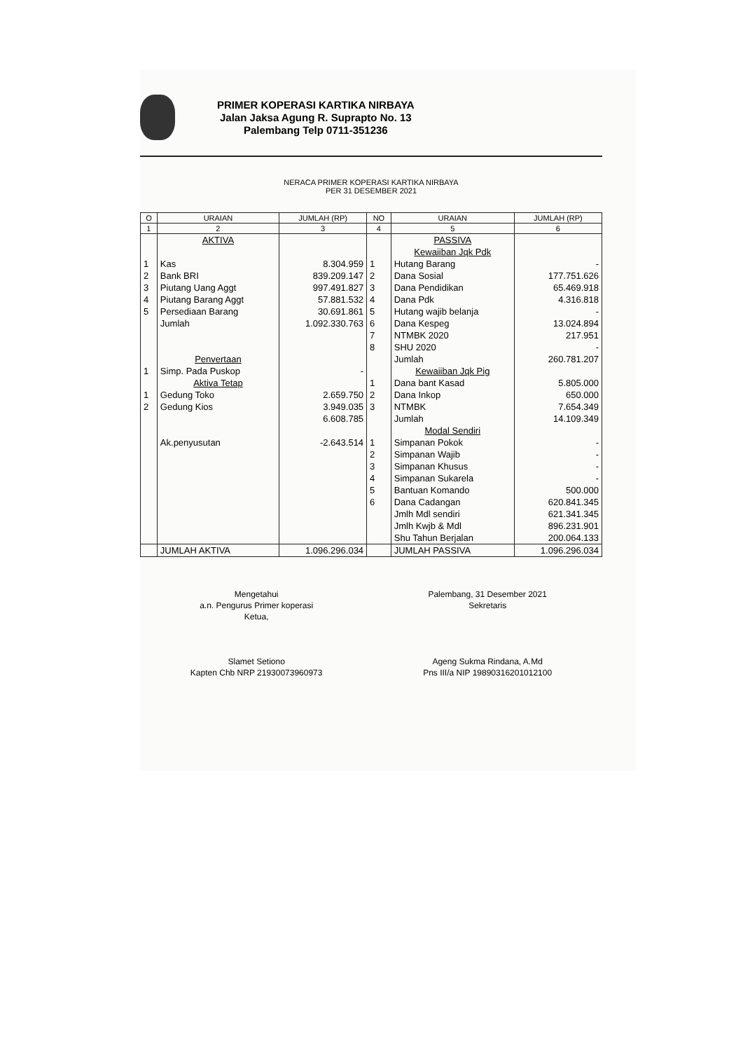PRIMER KOPERASI KARTIKA NIRBAYA
Jalan Jaksa Agung R. Suprapto No. 13
Palembang Telp 0711-351236
NERACA PRIMER KOPERASI KARTIKA NIRBAYA
PER 31 DESEMBER 2021
| O | URAIAN | JUMLAH (RP) | NO | URAIAN | JUMLAH (RP) |
| --- | --- | --- | --- | --- | --- |
| 1 | 2 | 3 | 4 | 5 | 6 |
| | AKTIVA | | | PASSIVA | |
| | | | | Kewaiiban Jqk Pdk | |
| 1 | Kas | 8.304.959 | 1 | Hutang Barang | - |
| 2 | Bank BRI | 839.209.147 | 2 | Dana Sosial | 177.751.626 |
| 3 | Piutang Uang Aggt | 997.491.827 | 3 | Dana Pendidikan | 65.469.918 |
| 4 | Piutang Barang Aggt | 57.881.532 | 4 | Dana Pdk | 4.316.818 |
| 5 | Persediaan Barang | 30.691.861 | 5 | Hutang wajib belanja | - |
| | Jumlah | 1.092.330.763 | 6 | Dana Kespeg | 13.024.894 |
| | | | 7 | NTMBK 2020 | 217.951 |
| | | | 8 | SHU 2020 | - |
| | Penvertaan | | | Jumlah | 260.781.207 |
| 1 | Simp. Pada Puskop | - | | Kewaiiban Jqk Pig | |
| | Aktiva Tetap | | 1 | Dana bant Kasad | 5.805.000 |
| 1 | Gedung Toko | 2.659.750 | 2 | Dana Inkop | 650.000 |
| 2 | Gedung Kios | 3.949.035 | 3 | NTMBK | 7.654.349 |
| | | 6.608.785 | | Jumlah | 14.109.349 |
| | | | | Modal Sendiri | |
| | Ak.penyusutan | -2.643.514 | 1 | Simpanan Pokok | - |
| | | | 2 | Simpanan Wajib | - |
| | | | 3 | Simpanan Khusus | - |
| | | | 4 | Simpanan Sukarela | - |
| | | | 5 | Bantuan Komando | 500.000 |
| | | | 6 | Dana Cadangan | 620.841.345 |
| | | | | Jmlh Mdl sendiri | 621.341.345 |
| | | | | Jmlh Kwjb & Mdl | 896.231.901 |
| | | | | Shu Tahun Berjalan | 200.064.133 |
| | JUMLAH AKTIVA | 1.096.296.034 | | JUMLAH PASSIVA | 1.096.296.034 |
Mengetahui
a.n. Pengurus Primer koperasi
Ketua,
Slamet Setiono
Kapten Chb NRP 21930073960973
Palembang, 31 Desember 2021
Sekretaris
Ageng Sukma Rindana, A.Md
Pns III/a NIP 19890316201012100